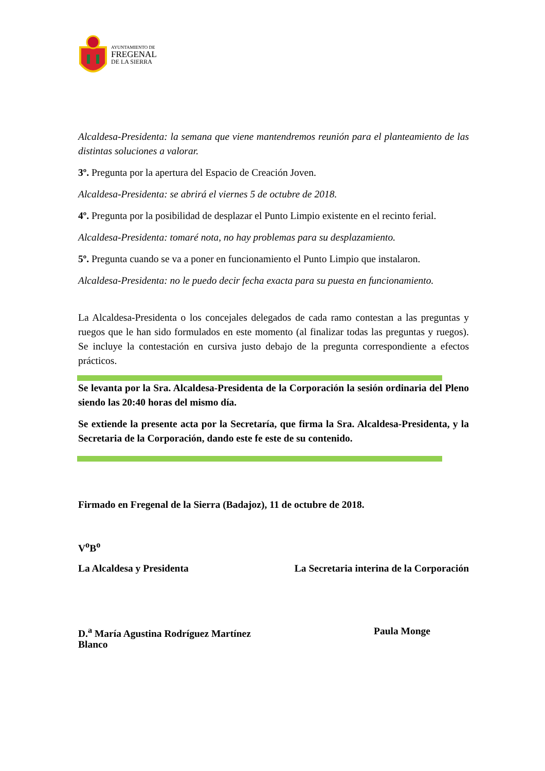AYUNTAMIENTO DE
FREGENAL
DE LA SIERRA
Alcaldesa-Presidenta: la semana que viene mantendremos reunión para el planteamiento de las distintas soluciones a valorar.
3º. Pregunta por la apertura del Espacio de Creación Joven.
Alcaldesa-Presidenta: se abrirá el viernes 5 de octubre de 2018.
4º. Pregunta por la posibilidad de desplazar el Punto Limpio existente en el recinto ferial.
Alcaldesa-Presidenta: tomaré nota, no hay problemas para su desplazamiento.
5º. Pregunta cuando se va a poner en funcionamiento el Punto Limpio que instalaron.
Alcaldesa-Presidenta: no le puedo decir fecha exacta para su puesta en funcionamiento.
La Alcaldesa-Presidenta o los concejales delegados de cada ramo contestan a las preguntas y ruegos que le han sido formulados en este momento (al finalizar todas las preguntas y ruegos). Se incluye la contestación en cursiva justo debajo de la pregunta correspondiente a efectos prácticos.
Se levanta por la Sra. Alcaldesa-Presidenta de la Corporación la sesión ordinaria del Pleno siendo las 20:40 horas del mismo día.
Se extiende la presente acta por la Secretaría, que firma la Sra. Alcaldesa-Presidenta, y la Secretaria de la Corporación, dando este fe este de su contenido.
Firmado en Fregenal de la Sierra (Badajoz), 11 de octubre de 2018.
V<sup>o</sup>B<sup>o</sup>
La Alcaldesa y Presidenta La Secretaria interina de la Corporación
D.<sup>a</sup> María Agustina Rodríguez Martínez
Blanco Paula Monge